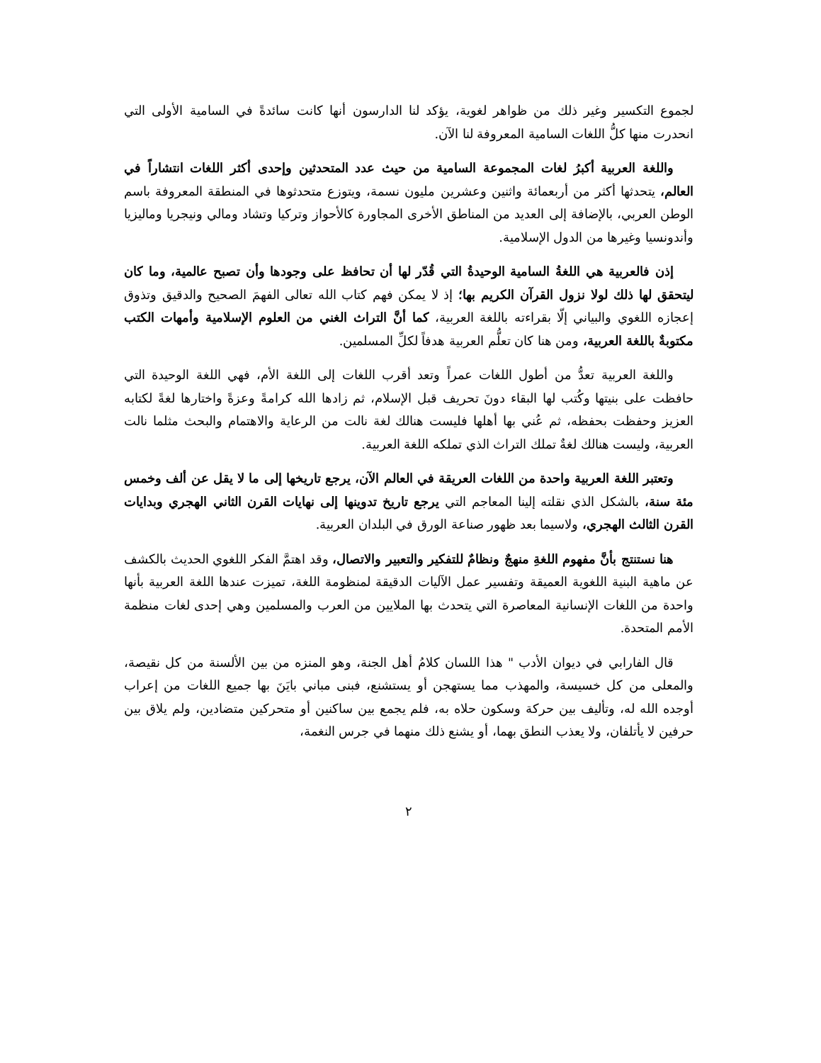لجموع التكسير وغير ذلك من ظواهر لغوية، يؤكد لنا الدارسون أنها كانت سائدةً في السامية الأولى التي انحدرت منها كلُّ اللغات السامية المعروفة لنا الآن.
واللغة العربية أكبرُ لغات المجموعة السامية من حيث عدد المتحدثين وإحدى أكثر اللغات انتشاراً في العالم، يتحدثها أكثر من أربعمائة واثنين وعشرين مليون نسمة، ويتوزع متحدثوها في المنطقة المعروفة باسم الوطن العربي، بالإضافة إلى العديد من المناطق الأخرى المجاورة كالأحواز وتركيا وتشاد ومالي ونيجريا وماليزيا وأندونسيا وغيرها من الدول الإسلامية.
إذن فالعربية هي اللغةُ السامية الوحيدةُ التي قُدّر لها أن تحافظ على وجودها وأن تصبح عالمية، وما كان ليتحقق لها ذلك لولا نزول القرآن الكريم بها؛ إذ لا يمكن فهم كتاب الله تعالى الفهمَ الصحيح والدقيق وتذوق إعجازه اللغوي والبياني إلّا بقراءته باللغة العربية، كما أنَّ التراث الغني من العلوم الإسلامية وأمهات الكتب مكتوبةٌ باللغة العربية، ومن هنا كان تعلُّم العربية هدفاً لكلِّ المسلمين.
واللغة العربية تعدُّ من أطول اللغات عمراً وتعد أقرب اللغات إلى اللغة الأم، فهي اللغة الوحيدة التي حافظت على بنيتها وكُتب لها البقاء دونَ تحريف قبل الإسلام، ثم زادها الله كرامةً وعزةً واختارها لغةً لكتابه العزيز وحفظت بحفظه، ثم عُني بها أهلها فليست هنالك لغة نالت من الرعاية والاهتمام والبحث مثلما نالت العربية، وليست هنالك لغةٌ تملك التراث الذي تملكه اللغة العربية.
وتعتبر اللغة العربية واحدة من اللغات العريقة في العالم الآن، يرجع تاريخها إلى ما لا يقل عن ألف وخمس مئة سنة، بالشكل الذي نقلته إلينا المعاجم التي يرجع تاريخ تدوينها إلى نهايات القرن الثاني الهجري وبدايات القرن الثالث الهجري، ولاسيما بعد ظهور صناعة الورق في البلدان العربية.
هنا نستنتج بأنَّ مفهوم اللغةِ منهجٌ ونظامٌ للتفكير والتعبير والاتصال، وقد اهتمَّ الفكر اللغوي الحديث بالكشف عن ماهية البنية اللغوية العميقة وتفسير عمل الآليات الدقيقة لمنظومة اللغة، تميزت عندها اللغة العربية بأنها واحدة من اللغات الإنسانية المعاصرة التي يتحدث بها الملايين من العرب والمسلمين وهي إحدى لغات منظمة الأمم المتحدة.
قال الفارابي في ديوان الأدب " هذا اللسان كلامُ أهل الجنة، وهو المنزه من بين الألسنة من كل نقيصة، والمعلى من كل خسيسة، والمهذب مما يستهجن أو يستشنع، فبنى مباني بايَنَ بها جميع اللغات من إعراب أوجده الله له، وتأليف بين حركة وسكون حلاه به، فلم يجمع بين ساكنين أو متحركين متضادين، ولم يلاق بين حرفين لا يأتلفان، ولا يعذب النطق بهما، أو يشنع ذلك منهما في جرس النغمة،
٢